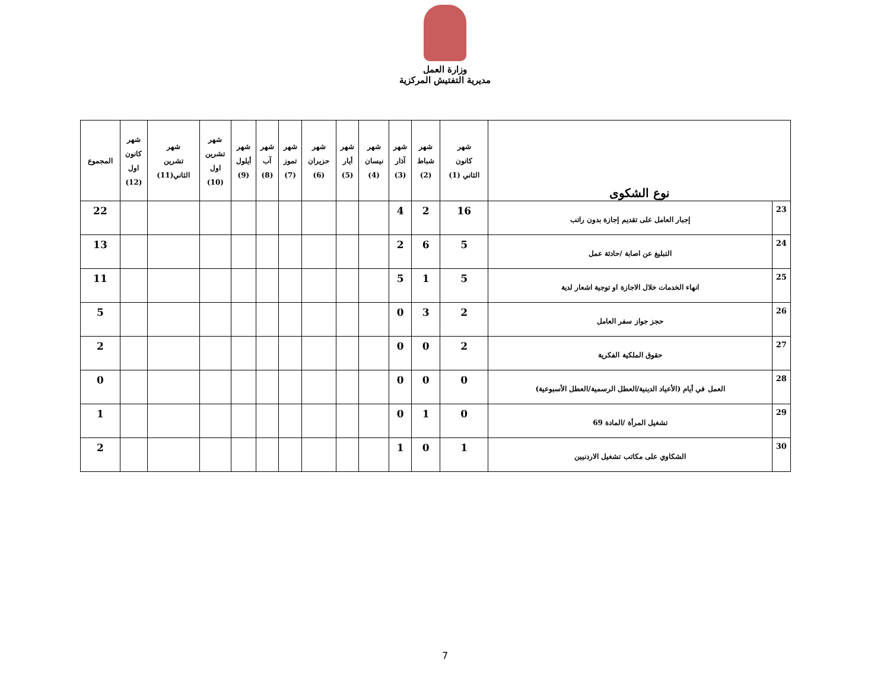وزارة العمل
مديرية التفتيش المركزية
| نوع الشكوى | | شهر كانون الثاني (1) | شهر شباط (2) | شهر آذار (3) | شهر نيسان (4) | شهر أيار (5) | شهر حزيران (6) | شهر تموز (7) | شهر آب (8) | شهر أيلول (9) | شهر تشرين اول (10) | شهر تشرين الثاني(11) | شهر كانون اول (12) | المجموع |
| --- | --- | --- | --- | --- | --- | --- | --- | --- | --- | --- | --- | --- | --- | --- |
| 23 | إجبار العامل على تقديم إجازة بدون راتب | 16 | 2 | 4 | | | | | | | | | | 22 |
| 24 | التبليغ عن اصابة /حادثة عمل | 5 | 6 | 2 | | | | | | | | | | 13 |
| 25 | انهاء الخدمات خلال الاجازة او توجية اشعار لدية | 5 | 1 | 5 | | | | | | | | | | 11 |
| 26 | حجز جواز سفر العامل | 2 | 3 | 0 | | | | | | | | | | 5 |
| 27 | حقوق الملكية الفكرية | 2 | 0 | 0 | | | | | | | | | | 2 |
| 28 | العمل في أيام (الأعياد الدينية/العطل الرسمية/العطل الأسبوعية) | 0 | 0 | 0 | | | | | | | | | | 0 |
| 29 | تشغيل المرأة /المادة 69 | 0 | 1 | 0 | | | | | | | | | | 1 |
| 30 | الشكاوي على مكاتب تشغيل الاردنيين | 1 | 0 | 1 | | | | | | | | | | 2 |
7